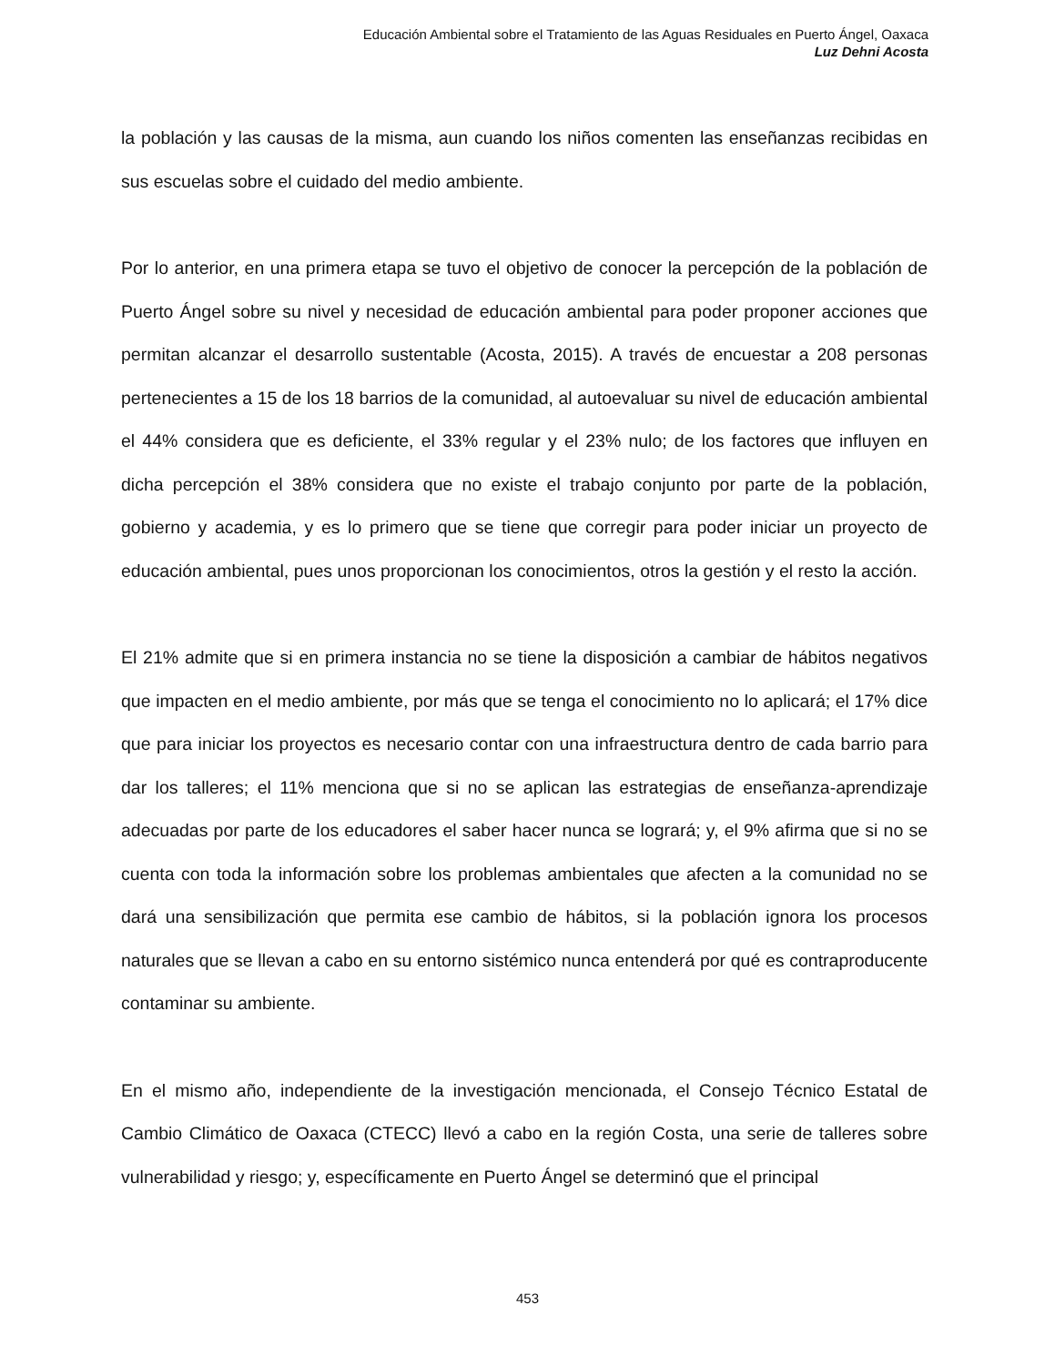Educación Ambiental sobre el Tratamiento de las Aguas Residuales en Puerto Ángel, Oaxaca
Luz Dehni Acosta
la población y las causas de la misma, aun cuando los niños comenten las enseñanzas recibidas en sus escuelas sobre el cuidado del medio ambiente.
Por lo anterior, en una primera etapa se tuvo el objetivo de conocer la percepción de la población de Puerto Ángel sobre su nivel y necesidad de educación ambiental para poder proponer acciones que permitan alcanzar el desarrollo sustentable (Acosta, 2015). A través de encuestar a 208 personas pertenecientes a 15 de los 18 barrios de la comunidad, al autoevaluar su nivel de educación ambiental el 44% considera que es deficiente, el 33% regular y el 23% nulo; de los factores que influyen en dicha percepción el 38% considera que no existe el trabajo conjunto por parte de la población, gobierno y academia, y es lo primero que se tiene que corregir para poder iniciar un proyecto de educación ambiental, pues unos proporcionan los conocimientos, otros la gestión y el resto la acción.
El 21% admite que si en primera instancia no se tiene la disposición a cambiar de hábitos negativos que impacten en el medio ambiente, por más que se tenga el conocimiento no lo aplicará; el 17% dice que para iniciar los proyectos es necesario contar con una infraestructura dentro de cada barrio para dar los talleres; el 11% menciona que si no se aplican las estrategias de enseñanza-aprendizaje adecuadas por parte de los educadores el saber hacer nunca se logrará; y, el 9% afirma que si no se cuenta con toda la información sobre los problemas ambientales que afecten a la comunidad no se dará una sensibilización que permita ese cambio de hábitos, si la población ignora los procesos naturales que se llevan a cabo en su entorno sistémico nunca entenderá por qué es contraproducente contaminar su ambiente.
En el mismo año, independiente de la investigación mencionada, el Consejo Técnico Estatal de Cambio Climático de Oaxaca (CTECC) llevó a cabo en la región Costa, una serie de talleres sobre vulnerabilidad y riesgo; y, específicamente en Puerto Ángel se determinó que el principal
453